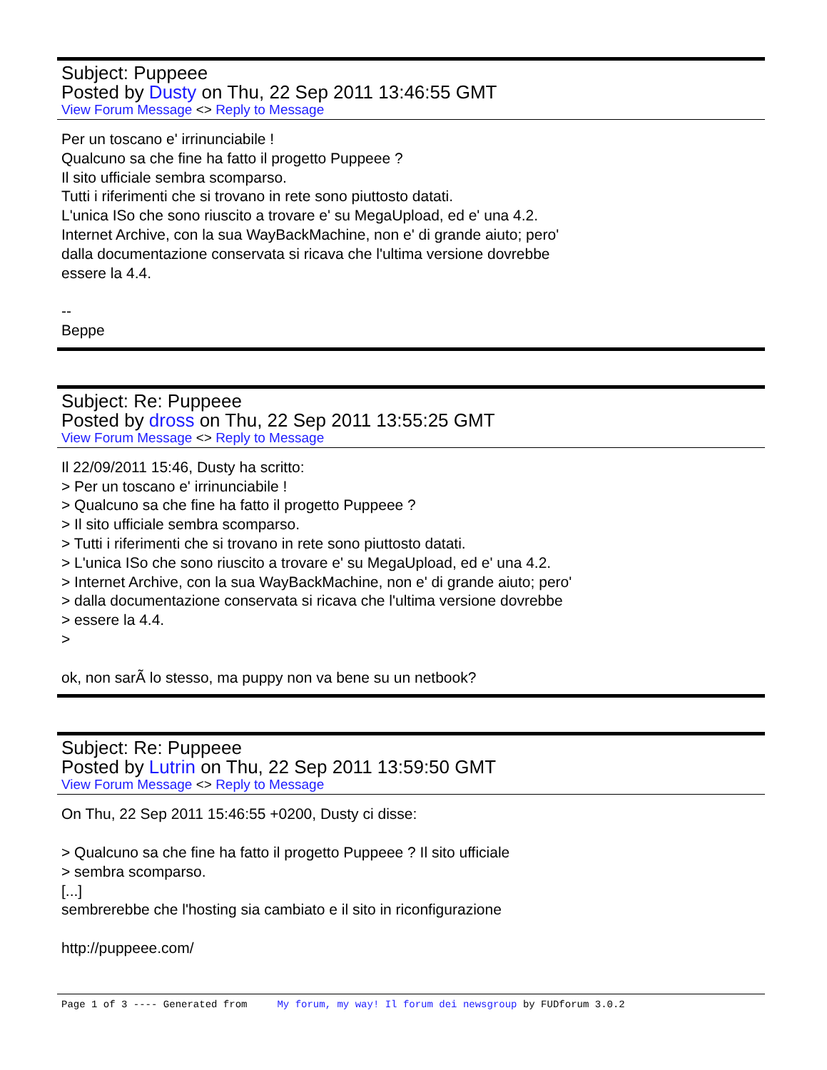Subject: Puppeee
Posted by Dusty on Thu, 22 Sep 2011 13:46:55 GMT
View Forum Message <> Reply to Message
Per un toscano e' irrinunciabile !
Qualcuno sa che fine ha fatto il progetto Puppeee ?
Il sito ufficiale sembra scomparso.
Tutti i riferimenti che si trovano in rete sono piuttosto datati.
L'unica ISo che sono riuscito a trovare e' su MegaUpload, ed e' una 4.2.
Internet Archive, con la sua WayBackMachine, non e' di grande aiuto; pero'
dalla documentazione conservata si ricava che l'ultima versione dovrebbe
essere la 4.4.
--
Beppe
Subject: Re: Puppeee
Posted by dross on Thu, 22 Sep 2011 13:55:25 GMT
View Forum Message <> Reply to Message
Il 22/09/2011 15:46, Dusty ha scritto:
> Per un toscano e' irrinunciabile !
> Qualcuno sa che fine ha fatto il progetto Puppeee ?
> Il sito ufficiale sembra scomparso.
> Tutti i riferimenti che si trovano in rete sono piuttosto datati.
> L'unica ISo che sono riuscito a trovare e' su MegaUpload, ed e' una 4.2.
> Internet Archive, con la sua WayBackMachine, non e' di grande aiuto; pero'
> dalla documentazione conservata si ricava che l'ultima versione dovrebbe
> essere la 4.4.
>
ok, non sarÃ lo stesso, ma puppy non va bene su un netbook?
Subject: Re: Puppeee
Posted by Lutrin on Thu, 22 Sep 2011 13:59:50 GMT
View Forum Message <> Reply to Message
On Thu, 22 Sep 2011 15:46:55 +0200, Dusty ci disse:
> Qualcuno sa che fine ha fatto il progetto Puppeee ? Il sito ufficiale
> sembra scomparso.
[...]
sembrerebbe che l'hosting sia cambiato e il sito in riconfigurazione
http://puppeee.com/
Page 1 of 3 ---- Generated from My forum, my way! Il forum dei newsgroup by FUDforum 3.0.2